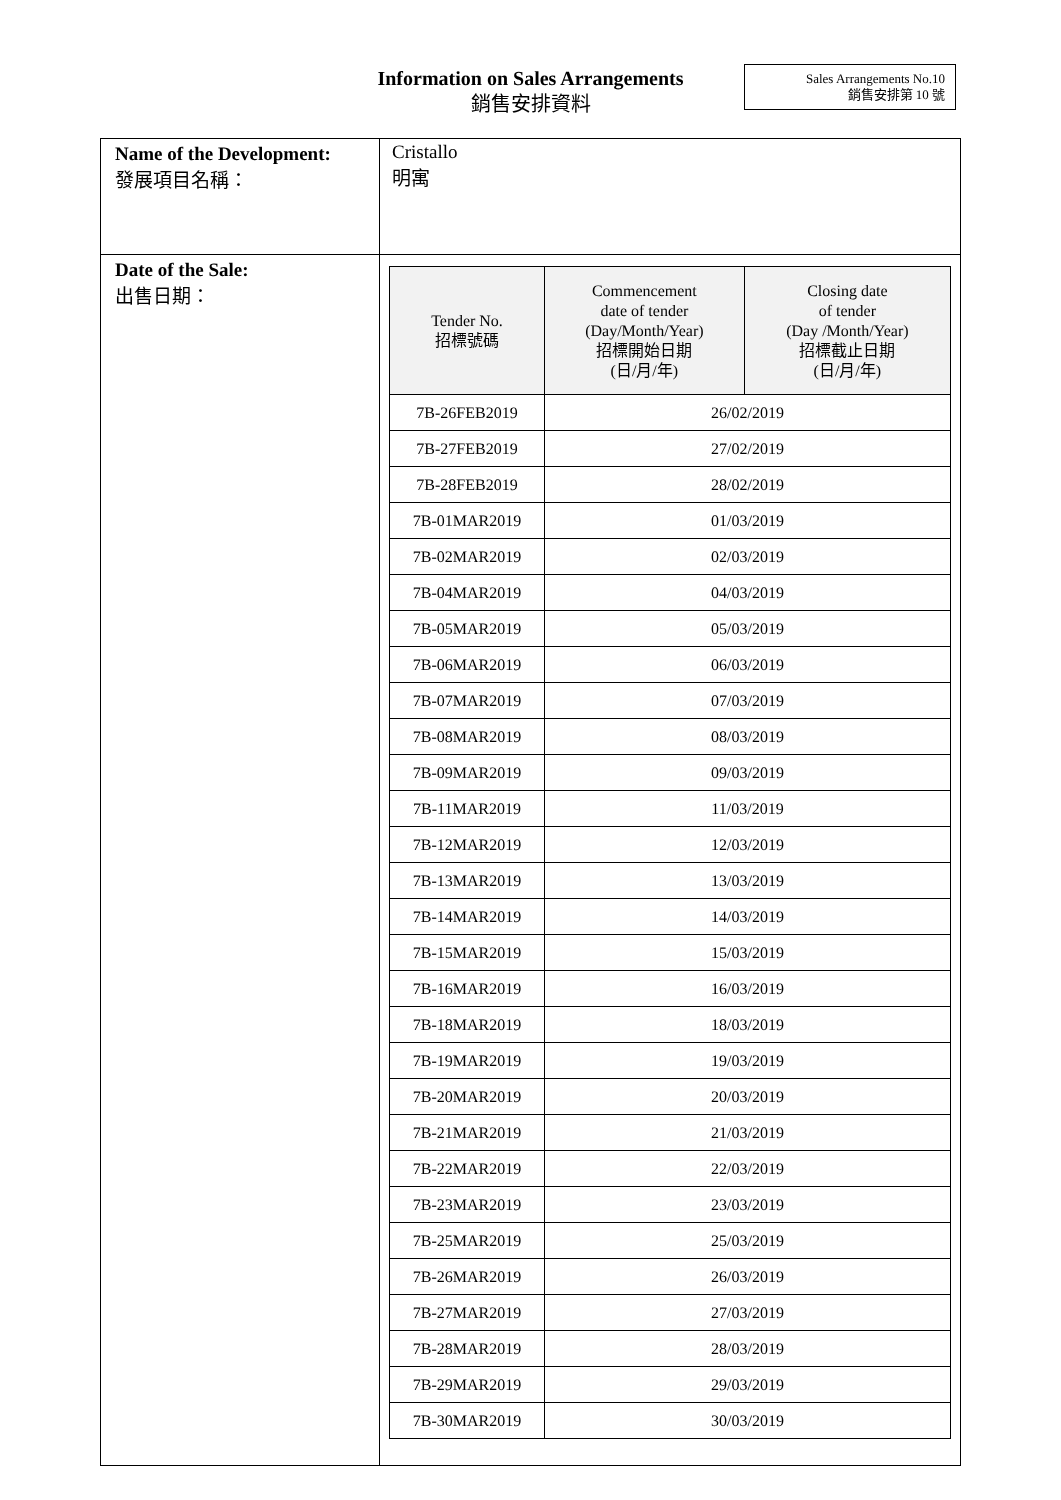Information on Sales Arrangements
銷售安排資料
Sales Arrangements No.10
銷售安排第 10 號
| Name of the Development: 發展項目名稱： | Cristallo 明寓 |
| Date of the Sale: 出售日期： | / Tender No. 招標號碼 / Commencement date of tender (Day/Month/Year) 招標開始日期 (日/月/年) / Closing date of tender (Day /Month/Year) 招標截止日期 (日/月/年) / / --- / --- / --- / / 7B-26FEB2019 / 26/02/2019 / / / 7B-27FEB2019 / 27/02/2019 / / / 7B-28FEB2019 / 28/02/2019 / / / 7B-01MAR2019 / 01/03/2019 / / / 7B-02MAR2019 / 02/03/2019 / / / 7B-04MAR2019 / 04/03/2019 / / / 7B-05MAR2019 / 05/03/2019 / / / 7B-06MAR2019 / 06/03/2019 / / / 7B-07MAR2019 / 07/03/2019 / / / 7B-08MAR2019 / 08/03/2019 / / / 7B-09MAR2019 / 09/03/2019 / / / 7B-11MAR2019 / 11/03/2019 / / / 7B-12MAR2019 / 12/03/2019 / / / 7B-13MAR2019 / 13/03/2019 / / / 7B-14MAR2019 / 14/03/2019 / / / 7B-15MAR2019 / 15/03/2019 / / / 7B-16MAR2019 / 16/03/2019 / / / 7B-18MAR2019 / 18/03/2019 / / / 7B-19MAR2019 / 19/03/2019 / / / 7B-20MAR2019 / 20/03/2019 / / / 7B-21MAR2019 / 21/03/2019 / / / 7B-22MAR2019 / 22/03/2019 / / / 7B-23MAR2019 / 23/03/2019 / / / 7B-25MAR2019 / 25/03/2019 / / / 7B-26MAR2019 / 26/03/2019 / / / 7B-27MAR2019 / 27/03/2019 / / / 7B-28MAR2019 / 28/03/2019 / / / 7B-29MAR2019 / 29/03/2019 / / / 7B-30MAR2019 / 30/03/2019 / / |